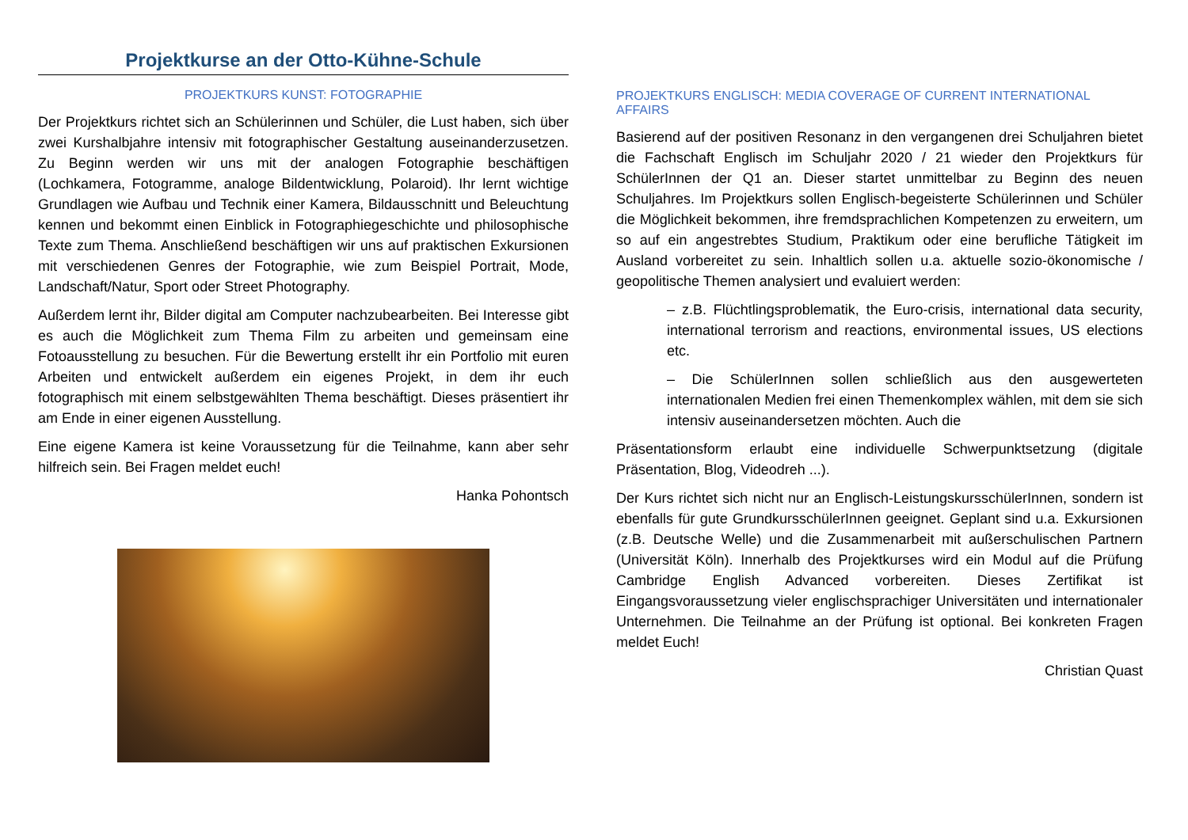Projektkurse an der Otto-Kühne-Schule
PROJEKTKURS KUNST: FOTOGRAPHIE
Der Projektkurs richtet sich an Schülerinnen und Schüler, die Lust haben, sich über zwei Kurshalbjahre intensiv mit fotographischer Gestaltung auseinanderzusetzen. Zu Beginn werden wir uns mit der analogen Fotographie beschäftigen (Lochkamera, Fotogramme, analoge Bildentwicklung, Polaroid). Ihr lernt wichtige Grundlagen wie Aufbau und Technik einer Kamera, Bildausschnitt und Beleuchtung kennen und bekommt einen Einblick in Fotographiegeschichte und philosophische Texte zum Thema. Anschließend beschäftigen wir uns auf praktischen Exkursionen mit verschiedenen Genres der Fotographie, wie zum Beispiel Portrait, Mode, Landschaft/Natur, Sport oder Street Photography.
Außerdem lernt ihr, Bilder digital am Computer nachzubearbeiten. Bei Interesse gibt es auch die Möglichkeit zum Thema Film zu arbeiten und gemeinsam eine Fotoausstellung zu besuchen. Für die Bewertung erstellt ihr ein Portfolio mit euren Arbeiten und entwickelt außerdem ein eigenes Projekt, in dem ihr euch fotographisch mit einem selbstgewählten Thema beschäftigt. Dieses präsentiert ihr am Ende in einer eigenen Ausstellung.
Eine eigene Kamera ist keine Voraussetzung für die Teilnahme, kann aber sehr hilfreich sein. Bei Fragen meldet euch!
Hanka Pohontsch
PROJEKTKURS ENGLISCH: MEDIA COVERAGE OF CURRENT INTERNATIONAL AFFAIRS
Basierend auf der positiven Resonanz in den vergangenen drei Schuljahren bietet die Fachschaft Englisch im Schuljahr 2020 / 21 wieder den Projektkurs für SchülerInnen der Q1 an. Dieser startet unmittelbar zu Beginn des neuen Schuljahres. Im Projektkurs sollen Englisch-begeisterte Schülerinnen und Schüler die Möglichkeit bekommen, ihre fremdsprachlichen Kompetenzen zu erweitern, um so auf ein angestrebtes Studium, Praktikum oder eine berufliche Tätigkeit im Ausland vorbereitet zu sein. Inhaltlich sollen u.a. aktuelle sozio-ökonomische / geopolitische Themen analysiert und evaluiert werden:
– z.B. Flüchtlingsproblematik, the Euro-crisis, international data security, international terrorism and reactions, environmental issues, US elections etc.
– Die SchülerInnen sollen schließlich aus den ausgewerteten internationalen Medien frei einen Themenkomplex wählen, mit dem sie sich intensiv auseinandersetzen möchten. Auch die
Präsentationsform erlaubt eine individuelle Schwerpunktsetzung (digitale Präsentation, Blog, Videodreh ...).
Der Kurs richtet sich nicht nur an Englisch-LeistungskursschülerInnen, sondern ist ebenfalls für gute GrundkursschülerInnen geeignet. Geplant sind u.a. Exkursionen (z.B. Deutsche Welle) und die Zusammenarbeit mit außerschulischen Partnern (Universität Köln). Innerhalb des Projektkurses wird ein Modul auf die Prüfung Cambridge English Advanced vorbereiten. Dieses Zertifikat ist Eingangsvoraussetzung vieler englischsprachiger Universitäten und internationaler Unternehmen. Die Teilnahme an der Prüfung ist optional. Bei konkreten Fragen meldet Euch!
Christian Quast